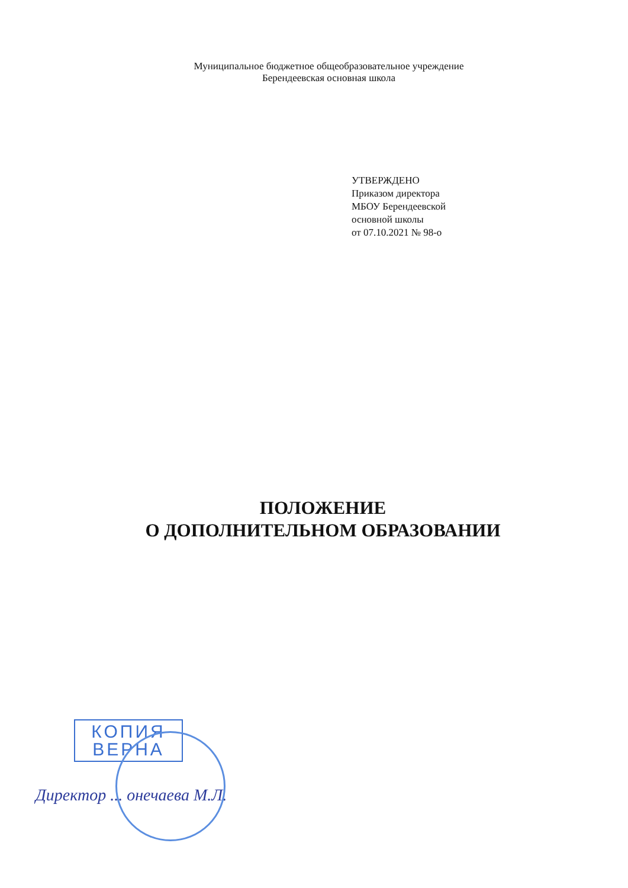Муниципальное бюджетное общеобразовательное учреждение
Берендеевская основная школа
УТВЕРЖДЕНО
Приказом директора
МБОУ Берендеевской
основной школы
от 07.10.2021 № 98-о
ПОЛОЖЕНИЕ
О ДОПОЛНИТЕЛЬНОМ ОБРАЗОВАНИИ
КОПИЯ
ВЕРНА
Директор ... онечаева М.Л.